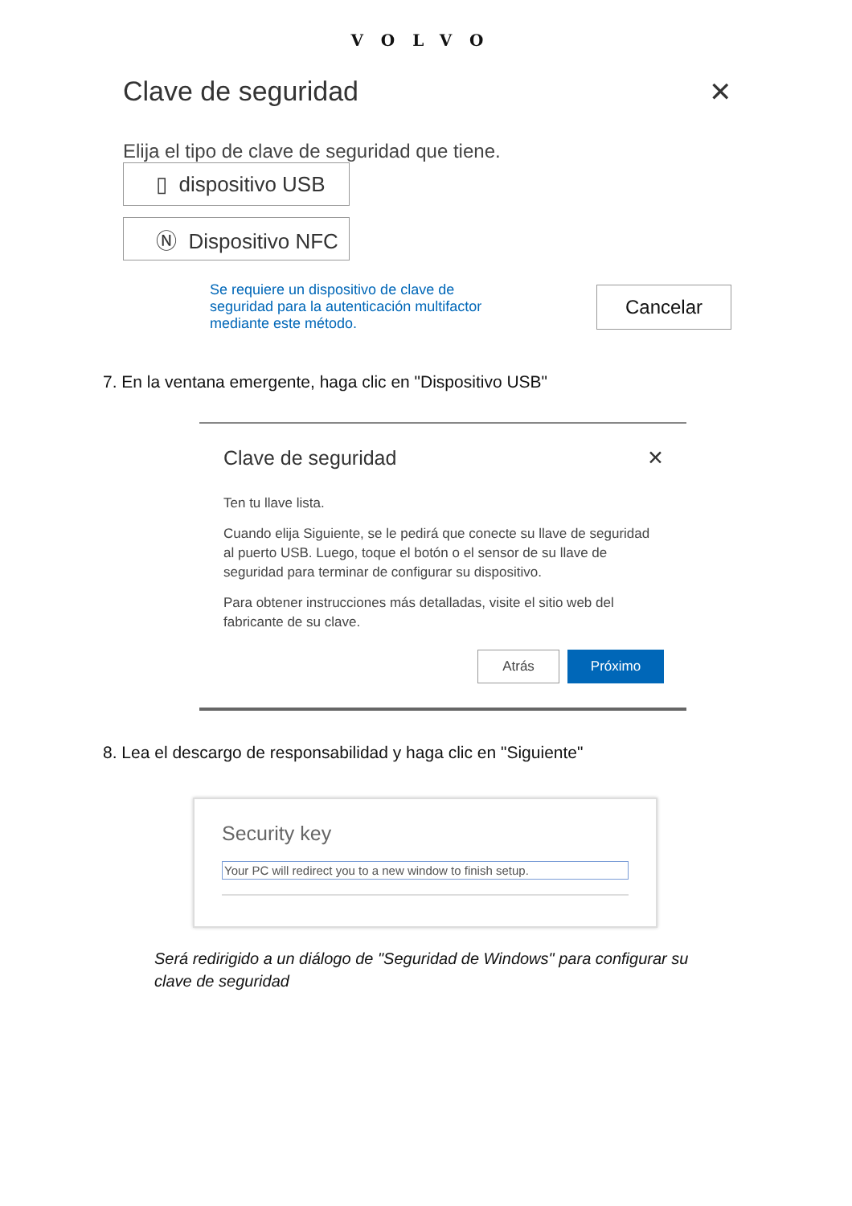VOLVO
Clave de seguridad ✕
Elija el tipo de clave de seguridad que tiene.
▯ dispositivo USB
Ⓝ Dispositivo NFC
Se requiere un dispositivo de clave de seguridad para la autenticación multifactor mediante este método.
Cancelar
7. En la ventana emergente, haga clic en "Dispositivo USB"
Clave de seguridad ✕
Ten tu llave lista.
Cuando elija Siguiente, se le pedirá que conecte su llave de seguridad al puerto USB. Luego, toque el botón o el sensor de su llave de seguridad para terminar de configurar su dispositivo.
Para obtener instrucciones más detalladas, visite el sitio web del fabricante de su clave.
Atrás Próximo
8. Lea el descargo de responsabilidad y haga clic en "Siguiente"
Security key
Your PC will redirect you to a new window to finish setup.
Será redirigido a un diálogo de "Seguridad de Windows" para configurar su clave de seguridad